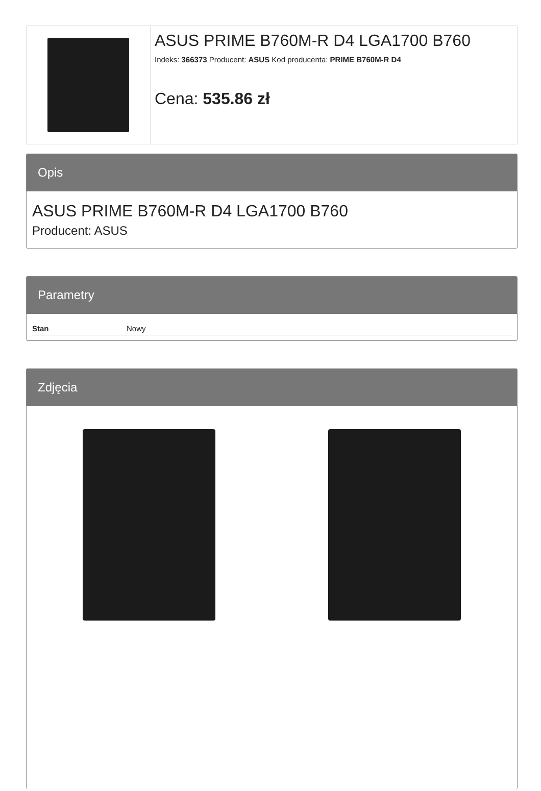ASUS PRIME B760M-R D4 LGA1700 B760
Indeks: 366373 Producent: ASUS Kod producenta: PRIME B760M-R D4
Cena: 535.86 zł
Opis
ASUS PRIME B760M-R D4 LGA1700 B760
Producent: ASUS
Parametry
| Stan | Nowy |
Zdjęcia